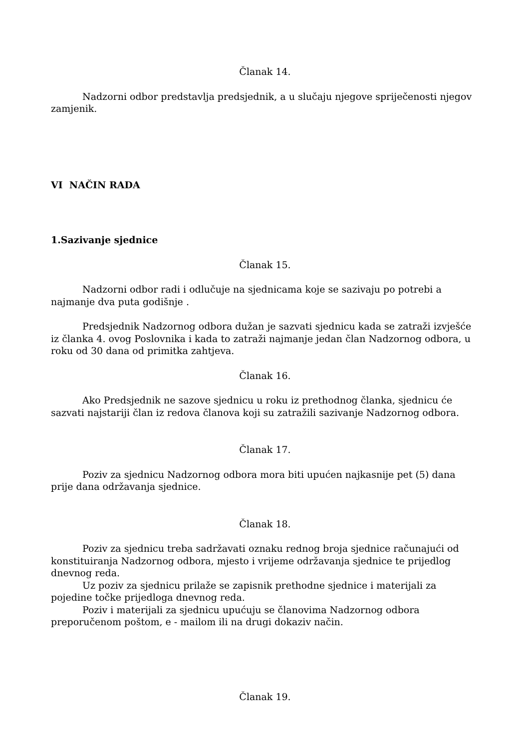Članak 14.
Nadzorni odbor predstavlja predsjednik, a u slučaju njegove spriječenosti njegov zamjenik.
VI NAČIN RADA
1.Sazivanje sjednice
Članak 15.
Nadzorni odbor radi i odlučuje na sjednicama koje se sazivaju po potrebi a najmanje dva puta godišnje .
Predsjednik Nadzornog odbora dužan je sazvati sjednicu kada se zatraži izvješće iz članka 4. ovog Poslovnika i kada to zatraži najmanje jedan član Nadzornog odbora, u roku od 30 dana od primitka zahtjeva.
Članak 16.
Ako Predsjednik ne sazove sjednicu u roku iz prethodnog članka, sjednicu će sazvati najstariji član iz redova članova koji su zatražili sazivanje Nadzornog odbora.
Članak 17.
Poziv za sjednicu Nadzornog odbora mora biti upućen najkasnije pet (5) dana prije dana održavanja sjednice.
Članak 18.
Poziv za sjednicu treba sadržavati oznaku rednog broja sjednice računajući od konstituiranja Nadzornog odbora, mjesto i vrijeme održavanja sjednice te prijedlog dnevnog reda.
Uz poziv za sjednicu prilaže se zapisnik prethodne sjednice i materijali za pojedine točke prijedloga dnevnog reda.
Poziv i materijali za sjednicu upućuju se članovima Nadzornog odbora preporučenom poštom, e - mailom ili na drugi dokaziv način.
Članak 19.